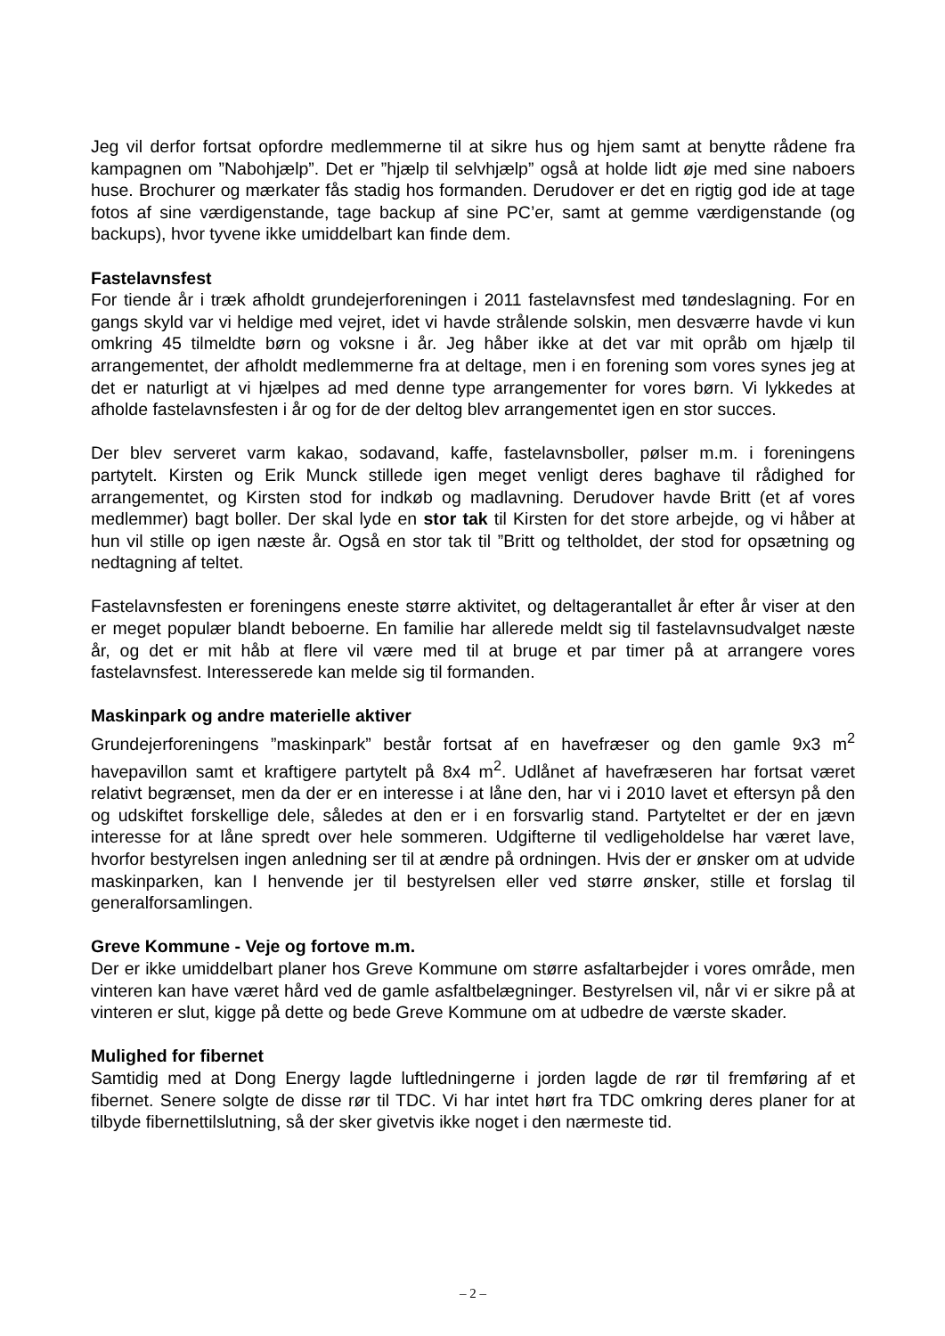Jeg vil derfor fortsat opfordre medlemmerne til at sikre hus og hjem samt at benytte rådene fra kampagnen om ”Nabohjælp”. Det er ”hjælp til selvhjælp” også at holde lidt øje med sine naboers huse. Brochurer og mærkater fås stadig hos formanden. Derudover er det en rigtig god ide at tage fotos af sine værdigenstande, tage backup af sine PC’er, samt at gemme værdigenstande (og backups), hvor tyvene ikke umiddelbart kan finde dem.
Fastelavnsfest
For tiende år i træk afholdt grundejerforeningen i 2011 fastelavnsfest med tøndeslagning. For en gangs skyld var vi heldige med vejret, idet vi havde strålende solskin, men desværre havde vi kun omkring 45 tilmeldte børn og voksne i år. Jeg håber ikke at det var mit opråb om hjælp til arrangementet, der afholdt medlemmerne fra at deltage, men i en forening som vores synes jeg at det er naturligt at vi hjælpes ad med denne type arrangementer for vores børn. Vi lykkedes at afholde fastelavnsfesten i år og for de der deltog blev arrangementet igen en stor succes.
Der blev serveret varm kakao, sodavand, kaffe, fastelavnsboller, pølser m.m. i foreningens partytelt. Kirsten og Erik Munck stillede igen meget venligt deres baghave til rådighed for arrangementet, og Kirsten stod for indkøb og madlavning. Derudover havde Britt (et af vores medlemmer) bagt boller. Der skal lyde en stor tak til Kirsten for det store arbejde, og vi håber at hun vil stille op igen næste år. Også en stor tak til ”Britt og teltholdet, der stod for opsætning og nedtagning af teltet.
Fastelavnsfesten er foreningens eneste større aktivitet, og deltagerantallet år efter år viser at den er meget populær blandt beboerne. En familie har allerede meldt sig til fastelavnsudvalget næste år, og det er mit håb at flere vil være med til at bruge et par timer på at arrangere vores fastelavnsfest. Interesserede kan melde sig til formanden.
Maskinpark og andre materielle aktiver
Grundejerforeningens ”maskinpark” består fortsat af en havefræser og den gamle 9x3 m<sup>2</sup> havepavillon samt et kraftigere partytelt på 8x4 m<sup>2</sup>. Udlånet af havefræseren har fortsat været relativt begrænset, men da der er en interesse i at låne den, har vi i 2010 lavet et eftersyn på den og udskiftet forskellige dele, således at den er i en forsvarlig stand. Partyteltet er der en jævn interesse for at låne spredt over hele sommeren. Udgifterne til vedligeholdelse har været lave, hvorfor bestyrelsen ingen anledning ser til at ændre på ordningen. Hvis der er ønsker om at udvide maskinparken, kan I henvende jer til bestyrelsen eller ved større ønsker, stille et forslag til generalforsamlingen.
Greve Kommune - Veje og fortove m.m.
Der er ikke umiddelbart planer hos Greve Kommune om større asfaltarbejder i vores område, men vinteren kan have været hård ved de gamle asfaltbelægninger. Bestyrelsen vil, når vi er sikre på at vinteren er slut, kigge på dette og bede Greve Kommune om at udbedre de værste skader.
Mulighed for fibernet
Samtidig med at Dong Energy lagde luftledningerne i jorden lagde de rør til fremføring af et fibernet. Senere solgte de disse rør til TDC. Vi har intet hørt fra TDC omkring deres planer for at tilbyde fibernettilslutning, så der sker givetvis ikke noget i den nærmeste tid.
– 2 –